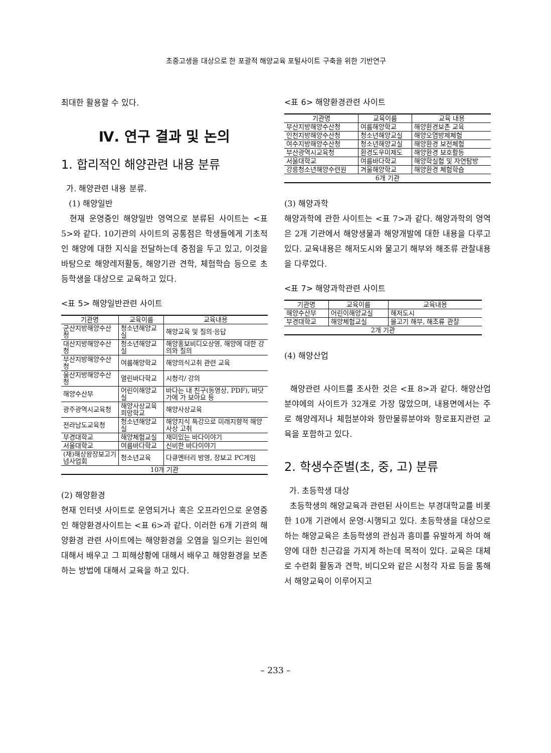초중고생을 대상으로 한 포괄적 해양교육 포털사이트 구축을 위한 기반연구
최대한 활용할 수 있다.
Ⅳ. 연구 결과 및 논의
1. 합리적인 해양관련 내용 분류
가. 해양관련 내용 분류.
(1) 해양일반
현재 운영중인 해양일반 영역으로 분류된 사이트는 <표 5>와 같다. 10기관의 사이트의 공통점은 학생들에게 기초적인 해양에 대한 지식을 전달하는데 중점을 두고 있고, 이것을 바탕으로 해양레저활동, 해양기관 견학, 체험학습 등으로 초등학생을 대상으로 교육하고 있다.
<표 5> 해양일반관련 사이트
| 기관명 | 교육이름 | 교육내용 |
| --- | --- | --- |
| 군산지방해양수산청 | 청소년해양교실 | 해양교육 및 질의·응답 |
| 대산지방해양수산청 | 청소년해양교실 | 해양홍보비디오상영, 해양에 대한 강의와 질의 |
| 부산지방해양수산청 | 여름해양학교 | 해양의식고취 관련 교육 |
| 울산지방해양수산청 | 열린바다학교 | 시청각/ 강의 |
| 해양수산부 | 어린이해양교실 | 바다는 내 친구(동영상, PDF), 바닷가에 가 보아요 등 |
| 광주광역시교육청 | 해양사상교육희망학교 | 해양사상교육 |
| 전라남도교육청 | 청소년해양교실 | 해양지식 특강으로 미래지향적 해양사상 고취 |
| 부경대학교 | 해양체험교실 | 재미있는 바다이야기 |
| 서울대학교 | 여름바다학교 | 신비한 바다이야기 |
| (재)해상왕장보고기념사업회 | 청소년교육 | 다큐멘터리 방영, 장보고 PC게임 |
| 10개 기관 | | |
(2) 해양환경
현재 인터넷 사이트로 운영되거나 혹은 오프라인으로 운영중인 해양환경사이트는 <표 6>과 같다. 이러한 6개 기관의 해양환경 관련 사이트에는 해양환경을 오염을 일으키는 원인에 대해서 배우고 그 피해상황에 대해서 배우고 해양환경을 보존하는 방법에 대해서 교육을 하고 있다.
<표 6> 해양환경관련 사이트
| 기관명 | 교육이름 | 교육 내용 |
| --- | --- | --- |
| 부산지방해양수산청 | 여름해양학교 | 해양환경보존 교육 |
| 인천지방해양수산청 | 청소년해양교실 | 해양오염방제체험 |
| 여수지방해양수산청 | 청소년해양교실 | 해양환경 보전체험 |
| 부산광역시교육청 | 환경도우미제도 | 해양환경 보호활동 |
| 서울대학교 | 여름바다학교 | 해양학실험 및 자연탐방 |
| 강릉청소년해양수련원 | 겨울해양학교 | 해양환경 체험학습 |
| 6개 기관 | | |
(3) 해양과학
해양과학에 관한 사이트는 <표 7>과 같다. 해양과학의 영역은 2개 기관에서 해양생물과 해양개발에 대한 내용을 다루고 있다. 교육내용은 해저도시와 물고기 해부와 해조류 관찰내용을 다루었다.
<표 7> 해양과학관련 사이트
| 기관명 | 교육이름 | 교육내용 |
| --- | --- | --- |
| 해양수산부 | 어린이해양교실 | 해저도시 |
| 부경대학교 | 해양체험교실 | 물고기 해부, 해조류 관찰 |
| 2개 기관 | | |
(4) 해양산업
해양관련 사이트를 조사한 것은 <표 8>과 같다. 해양산업분야에의 사이트가 32개로 가장 많았으며, 내용면에서는 주로 해양레저나 체험분야와 항만물류분야와 항로표지관련 교육을 포함하고 있다.
2. 학생수준별(초, 중, 고) 분류
가. 초등학생 대상
초등학생의 해양교육과 관련된 사이트는 부경대학교를 비롯한 10개 기관에서 운영·시행되고 있다. 초등학생을 대상으로 하는 해양교육은 초등학생의 관심과 흥미를 유발하게 하여 해양에 대한 친근감을 가지게 하는데 목적이 있다. 교육은 대체로 수련회 활동과 견학, 비디오와 같은 시청각 자료 등을 통해서 해양교육이 이루어지고
– 233 –